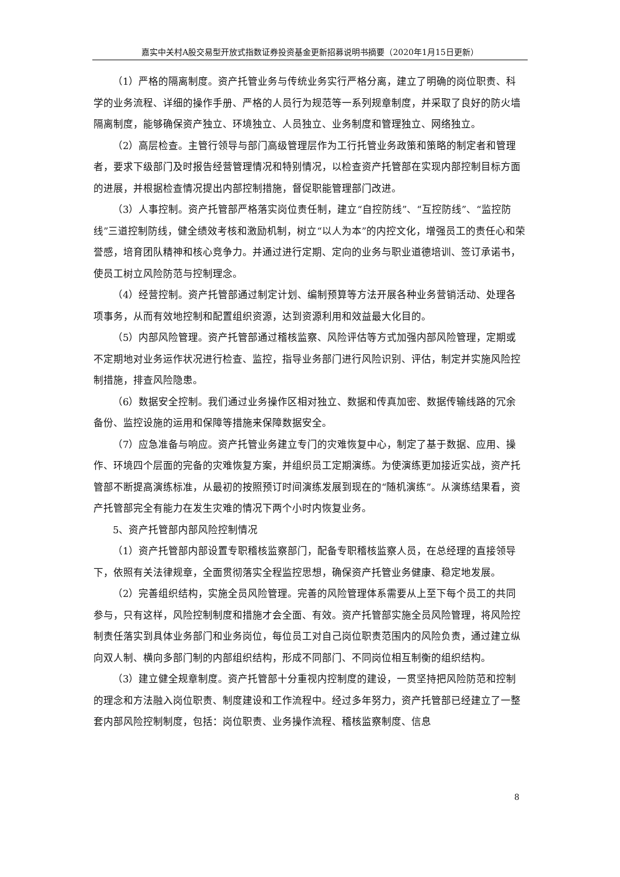嘉实中关村A股交易型开放式指数证券投资基金更新招募说明书摘要（2020年1月15日更新）
（1）严格的隔离制度。资产托管业务与传统业务实行严格分离，建立了明确的岗位职责、科学的业务流程、详细的操作手册、严格的人员行为规范等一系列规章制度，并采取了良好的防火墙隔离制度，能够确保资产独立、环境独立、人员独立、业务制度和管理独立、网络独立。
（2）高层检查。主管行领导与部门高级管理层作为工行托管业务政策和策略的制定者和管理者，要求下级部门及时报告经营管理情况和特别情况，以检查资产托管部在实现内部控制目标方面的进展，并根据检查情况提出内部控制措施，督促职能管理部门改进。
（3）人事控制。资产托管部严格落实岗位责任制，建立“自控防线”、“互控防线”、“监控防线”三道控制防线，健全绩效考核和激励机制，树立“以人为本”的内控文化，增强员工的责任心和荣誉感，培育团队精神和核心竞争力。并通过进行定期、定向的业务与职业道德培训、签订承诺书，使员工树立风险防范与控制理念。
（4）经营控制。资产托管部通过制定计划、编制预算等方法开展各种业务营销活动、处理各项事务，从而有效地控制和配置组织资源，达到资源利用和效益最大化目的。
（5）内部风险管理。资产托管部通过稽核监察、风险评估等方式加强内部风险管理，定期或不定期地对业务运作状况进行检查、监控，指导业务部门进行风险识别、评估，制定并实施风险控制措施，排查风险隐患。
（6）数据安全控制。我们通过业务操作区相对独立、数据和传真加密、数据传输线路的冗余备份、监控设施的运用和保障等措施来保障数据安全。
（7）应急准备与响应。资产托管业务建立专门的灾难恢复中心，制定了基于数据、应用、操作、环境四个层面的完备的灾难恢复方案，并组织员工定期演练。为使演练更加接近实战，资产托管部不断提高演练标准，从最初的按照预订时间演练发展到现在的“随机演练”。从演练结果看，资产托管部完全有能力在发生灾难的情况下两个小时内恢复业务。
5、资产托管部内部风险控制情况
（1）资产托管部内部设置专职稽核监察部门，配备专职稽核监察人员，在总经理的直接领导下，依照有关法律规章，全面贯彻落实全程监控思想，确保资产托管业务健康、稳定地发展。
（2）完善组织结构，实施全员风险管理。完善的风险管理体系需要从上至下每个员工的共同参与，只有这样，风险控制制度和措施才会全面、有效。资产托管部实施全员风险管理，将风险控制责任落实到具体业务部门和业务岗位，每位员工对自己岗位职责范围内的风险负责，通过建立纵向双人制、横向多部门制的内部组织结构，形成不同部门、不同岗位相互制衡的组织结构。
（3）建立健全规章制度。资产托管部十分重视内控制度的建设，一贯坚持把风险防范和控制的理念和方法融入岗位职责、制度建设和工作流程中。经过多年努力，资产托管部已经建立了一整套内部风险控制制度，包括：岗位职责、业务操作流程、稽核监察制度、信息
8